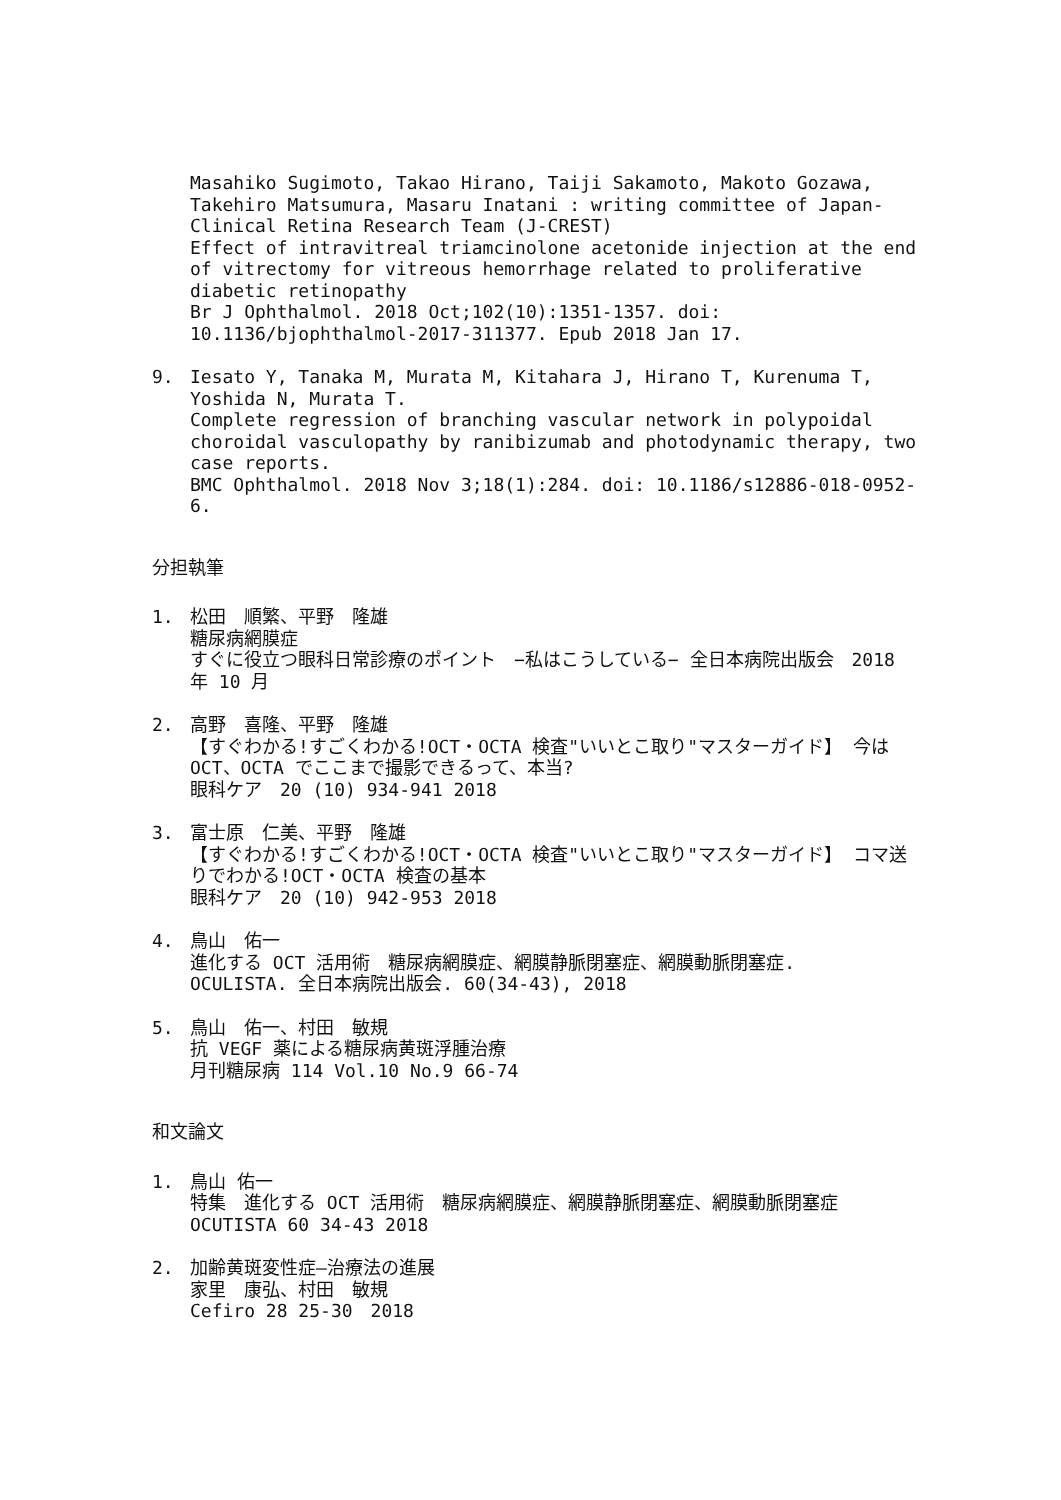Masahiko Sugimoto, Takao Hirano, Taiji Sakamoto, Makoto Gozawa, Takehiro Matsumura, Masaru Inatani : writing committee of Japan-Clinical Retina Research Team (J-CREST)
Effect of intravitreal triamcinolone acetonide injection at the end of vitrectomy for vitreous hemorrhage related to proliferative diabetic retinopathy
Br J Ophthalmol. 2018 Oct;102(10):1351-1357. doi: 10.1136/bjophthalmol-2017-311377. Epub 2018 Jan 17.
9. Iesato Y, Tanaka M, Murata M, Kitahara J, Hirano T, Kurenuma T, Yoshida N, Murata T.
Complete regression of branching vascular network in polypoidal choroidal vasculopathy by ranibizumab and photodynamic therapy, two case reports.
BMC Ophthalmol. 2018 Nov 3;18(1):284. doi: 10.1186/s12886-018-0952-6.
分担執筆
1. 松田　順繁、平野　隆雄
糖尿病網膜症
すぐに役立つ眼科日常診療のポイント　−私はこうしている− 全日本病院出版会　2018 年 10 月
2. 高野　喜隆、平野　隆雄
【すぐわかる!すごくわかる!OCT・OCTA 検査"いいとこ取り"マスターガイド】 今は OCT、OCTA でここまで撮影できるって、本当?
眼科ケア　20 (10) 934-941 2018
3. 富士原　仁美、平野　隆雄
【すぐわかる!すごくわかる!OCT・OCTA 検査"いいとこ取り"マスターガイド】 コマ送りでわかる!OCT・OCTA 検査の基本
眼科ケア　20 (10) 942-953 2018
4. 鳥山　佑一
進化する OCT 活用術　糖尿病網膜症、網膜静脈閉塞症、網膜動脈閉塞症.
OCULISTA. 全日本病院出版会. 60(34-43), 2018
5. 鳥山　佑一、村田　敏規
抗 VEGF 薬による糖尿病黄斑浮腫治療
月刊糖尿病 114 Vol.10 No.9 66-74
和文論文
1. 鳥山 佑一
特集　進化する OCT 活用術　糖尿病網膜症、網膜静脈閉塞症、網膜動脈閉塞症
OCUTISTA 60 34-43 2018
2. 加齢黄斑変性症—治療法の進展
家里　康弘、村田　敏規
Cefiro 28 25-30　2018